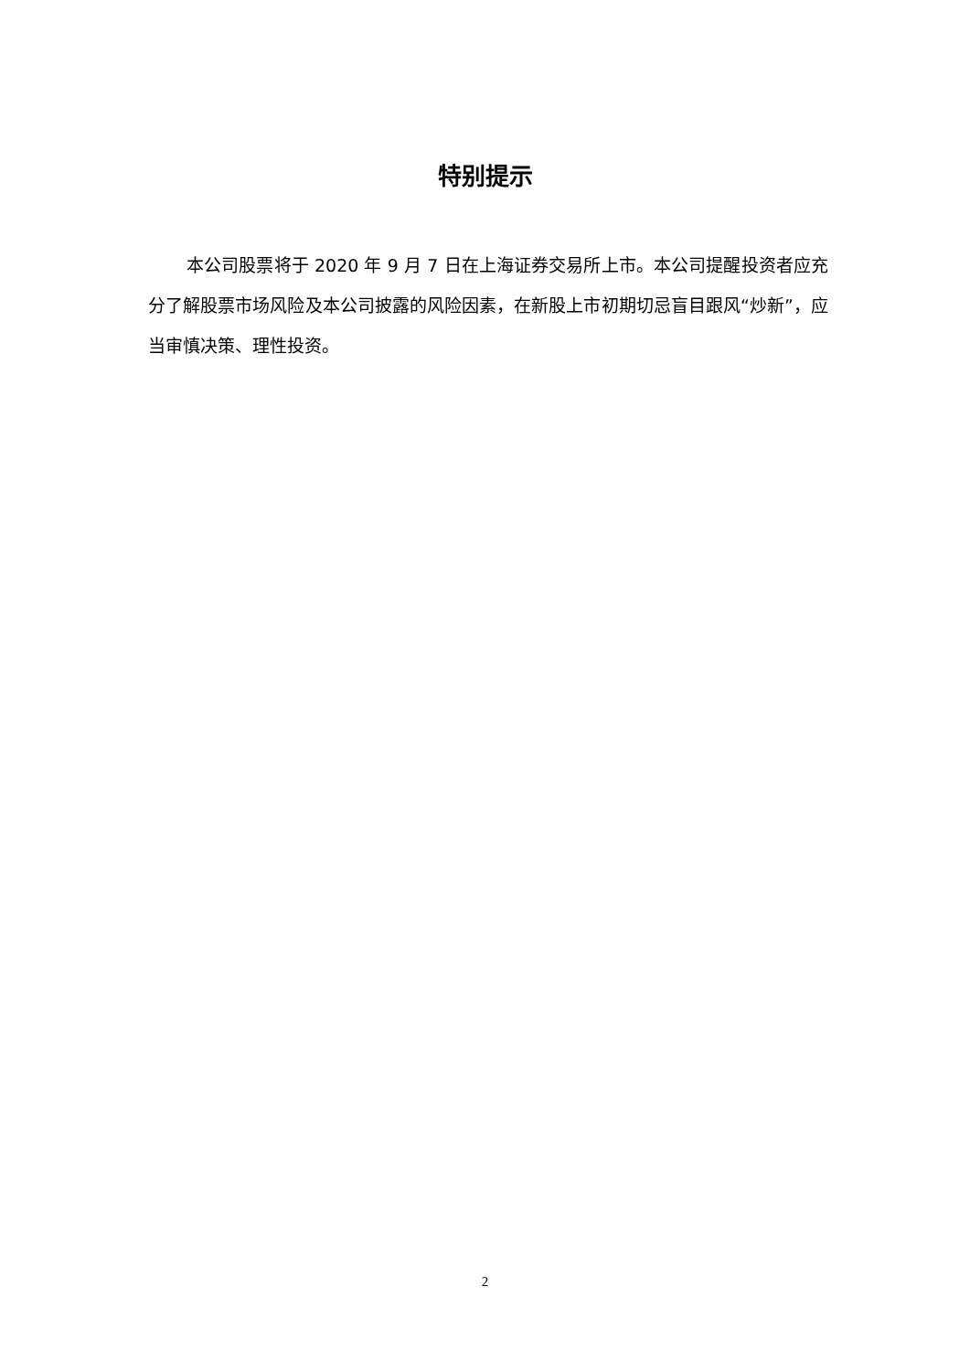特别提示
本公司股票将于 2020 年 9 月 7 日在上海证券交易所上市。本公司提醒投资者应充分了解股票市场风险及本公司披露的风险因素，在新股上市初期切忌盲目跟风“炒新”，应当审慎决策、理性投资。
2